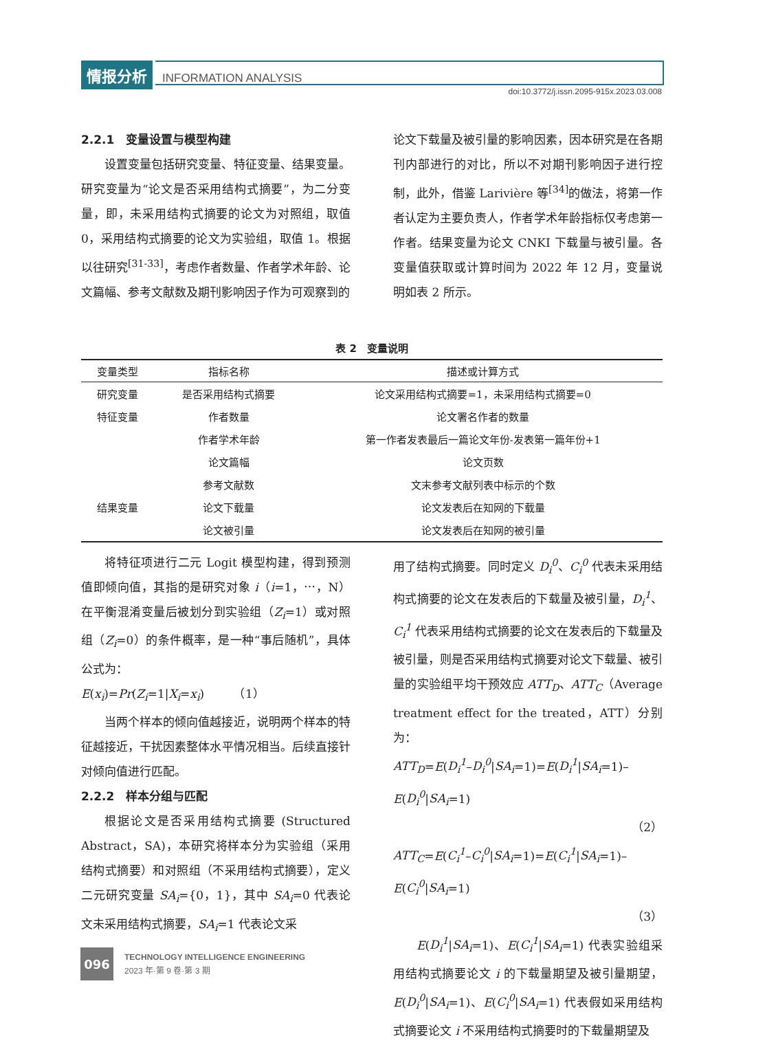情报分析 INFORMATION ANALYSIS
doi:10.3772/j.issn.2095-915x.2023.03.008
2.2.1　变量设置与模型构建
设置变量包括研究变量、特征变量、结果变量。研究变量为“论文是否采用结构式摘要”，为二分变量，即，未采用结构式摘要的论文为对照组，取值 0，采用结构式摘要的论文为实验组，取值 1。根据以往研究<sup>[31-33]</sup>，考虑作者数量、作者学术年龄、论文篇幅、参考文献数及期刊影响因子作为可观察到的
论文下载量及被引量的影响因素，因本研究是在各期刊内部进行的对比，所以不对期刊影响因子进行控制，此外，借鉴 Larivière 等<sup>[34]</sup>的做法，将第一作者认定为主要负责人，作者学术年龄指标仅考虑第一作者。结果变量为论文 CNKI 下载量与被引量。各变量值获取或计算时间为 2022 年 12 月，变量说明如表 2 所示。
表 2　变量说明
| 变量类型 | 指标名称 | 描述或计算方式 |
| --- | --- | --- |
| 研究变量 | 是否采用结构式摘要 | 论文采用结构式摘要=1，未采用结构式摘要=0 |
| 特征变量 | 作者数量 | 论文署名作者的数量 |
| | 作者学术年龄 | 第一作者发表最后一篇论文年份-发表第一篇年份+1 |
| | 论文篇幅 | 论文页数 |
| | 参考文献数 | 文末参考文献列表中标示的个数 |
| 结果变量 | 论文下载量 | 论文发表后在知网的下载量 |
| | 论文被引量 | 论文发表后在知网的被引量 |
将特征项进行二元 Logit 模型构建，得到预测值即倾向值，其指的是研究对象 i（i=1，⋯，N）在平衡混淆变量后被划分到实验组（Z<sub>i</sub>=1）或对照组（Z<sub>i</sub>=0）的条件概率，是一种“事后随机”，具体公式为：
E(x<sub>i</sub>)=Pr(Z<sub>i</sub>=1|X<sub>i</sub>=x<sub>i</sub>)　　　（1）
当两个样本的倾向值越接近，说明两个样本的特征越接近，干扰因素整体水平情况相当。后续直接针对倾向值进行匹配。
2.2.2　样本分组与匹配
根据论文是否采用结构式摘要 (Structured Abstract，SA)，本研究将样本分为实验组（采用结构式摘要）和对照组（不采用结构式摘要），定义二元研究变量 SA<sub>i</sub>={0，1}，其中 SA<sub>i</sub>=0 代表论文未采用结构式摘要，SA<sub>i</sub>=1 代表论文采
用了结构式摘要。同时定义 D<sub>i</sub><sup>0</sup>、C<sub>i</sub><sup>0</sup> 代表未采用结构式摘要的论文在发表后的下载量及被引量，D<sub>i</sub><sup>1</sup>、C<sub>i</sub><sup>1</sup> 代表采用结构式摘要的论文在发表后的下载量及被引量，则是否采用结构式摘要对论文下载量、被引量的实验组平均干预效应 ATT<sub>D</sub>、ATT<sub>C</sub>（Average treatment effect for the treated，ATT）分别为：
ATT<sub>D</sub>=E(D<sub>i</sub><sup>1</sup>–D<sub>i</sub><sup>0</sup>|SA<sub>i</sub>=1)=E(D<sub>i</sub><sup>1</sup>|SA<sub>i</sub>=1)–E(D<sub>i</sub><sup>0</sup>|SA<sub>i</sub>=1)
（2）
ATT<sub>C</sub>=E(C<sub>i</sub><sup>1</sup>–C<sub>i</sub><sup>0</sup>|SA<sub>i</sub>=1)=E(C<sub>i</sub><sup>1</sup>|SA<sub>i</sub>=1)–E(C<sub>i</sub><sup>0</sup>|SA<sub>i</sub>=1)
（3）
E(D<sub>i</sub><sup>1</sup>|SA<sub>i</sub>=1)、E(C<sub>i</sub><sup>1</sup>|SA<sub>i</sub>=1) 代表实验组采用结构式摘要论文 i 的下载量期望及被引量期望，E(D<sub>i</sub><sup>0</sup>|SA<sub>i</sub>=1)、E(C<sub>i</sub><sup>0</sup>|SA<sub>i</sub>=1) 代表假如采用结构式摘要论文 i 不采用结构式摘要时的下载量期望及
096
TECHNOLOGY INTELLIGENCE ENGINEERING
2023 年·第 9 卷·第 3 期